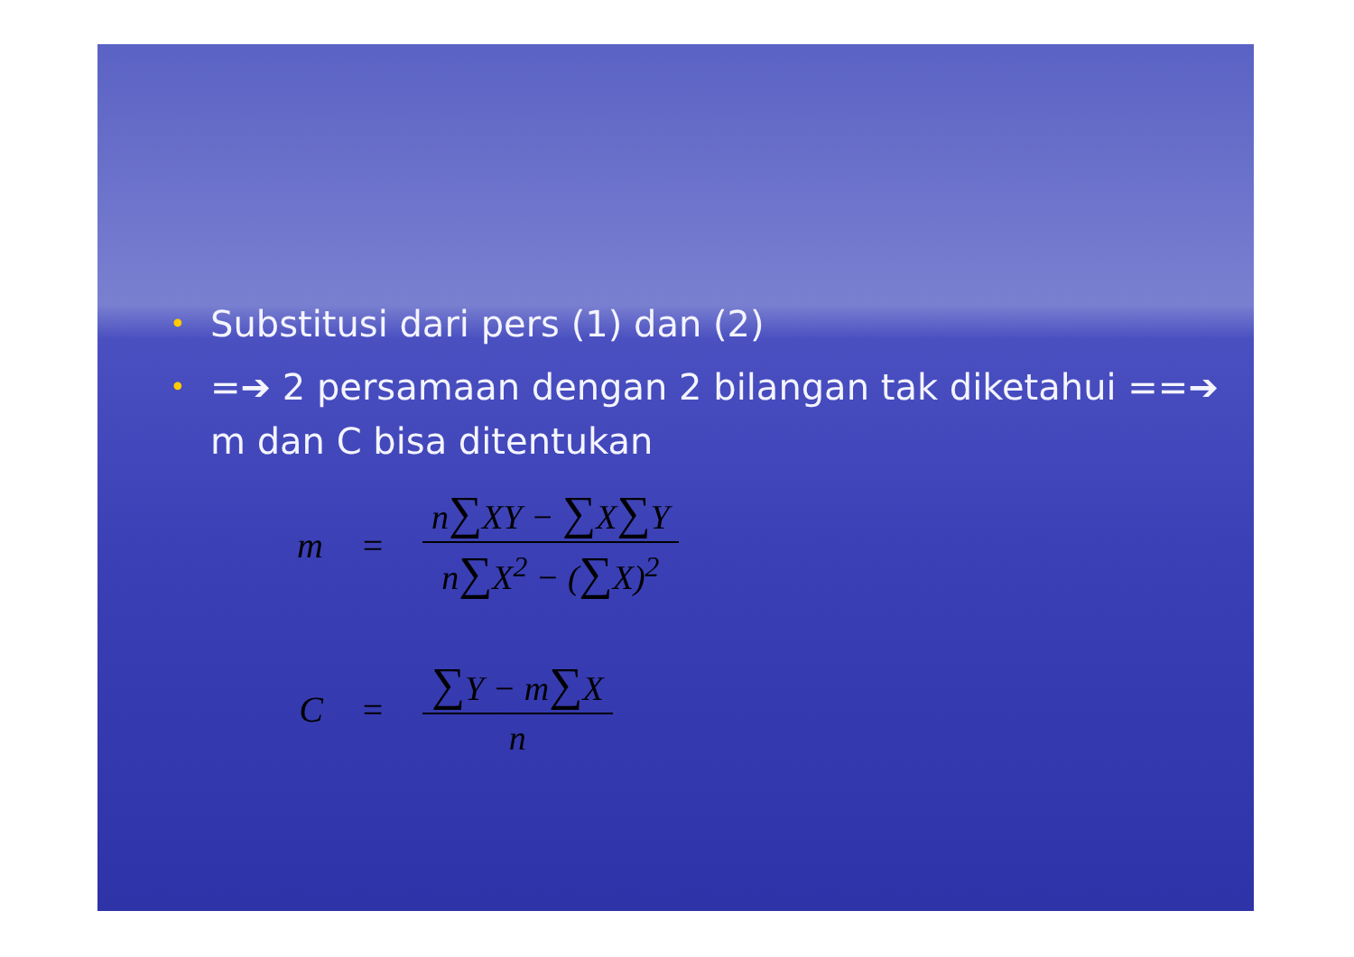• Substitusi dari pers (1) dan (2)
• =➔ 2 persamaan dengan 2 bilangan tak diketahui ==➔ m dan C bisa ditentukan
m = n∑XY − ∑X∑Y n∑X<sup>2</sup> − (∑X)<sup>2</sup>
C = ∑Y − m∑X n